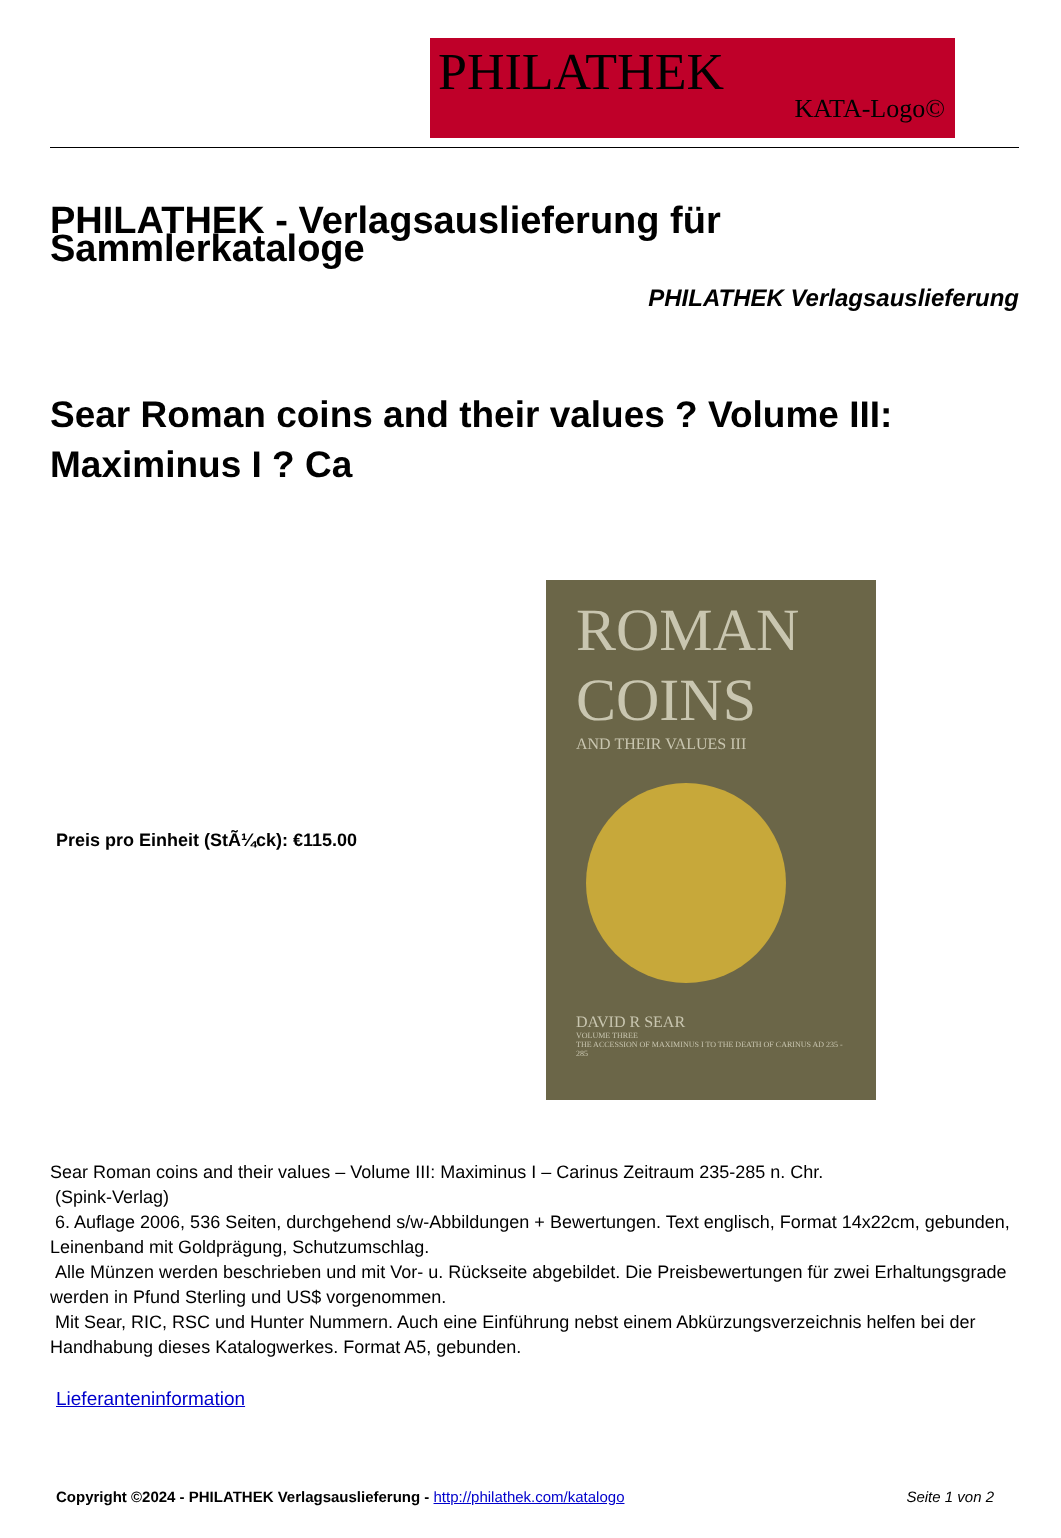PHILATHEK
KATA-Logo©
PHILATHEK - Verlagsauslieferung für Sammlerkataloge
PHILATHEK Verlagsauslieferung
Sear Roman coins and their values ? Volume III: Maximinus I ? Ca
Preis pro Einheit (StÃ¼ck): €115.00
ROMAN
COINS
AND THEIR VALUES III
DAVID R SEAR
VOLUME THREE
THE ACCESSION OF MAXIMINUS I TO THE DEATH OF CARINUS AD 235 - 285
Sear Roman coins and their values – Volume III: Maximinus I – Carinus Zeitraum 235-285 n. Chr.
(Spink-Verlag)
6. Auflage 2006, 536 Seiten, durchgehend s/w-Abbildungen + Bewertungen. Text englisch, Format 14x22cm, gebunden, Leinenband mit Goldprägung, Schutzumschlag.
Alle Münzen werden beschrieben und mit Vor- u. Rückseite abgebildet. Die Preisbewertungen für zwei Erhaltungsgrade werden in Pfund Sterling und US$ vorgenommen.
Mit Sear, RIC, RSC und Hunter Nummern. Auch eine Einführung nebst einem Abkürzungsverzeichnis helfen bei der Handhabung dieses Katalogwerkes. Format A5, gebunden.
Lieferanteninformation
Copyright ©2024 - PHILATHEK Verlagsauslieferung - http://philathek.com/katalogo Seite 1 von 2